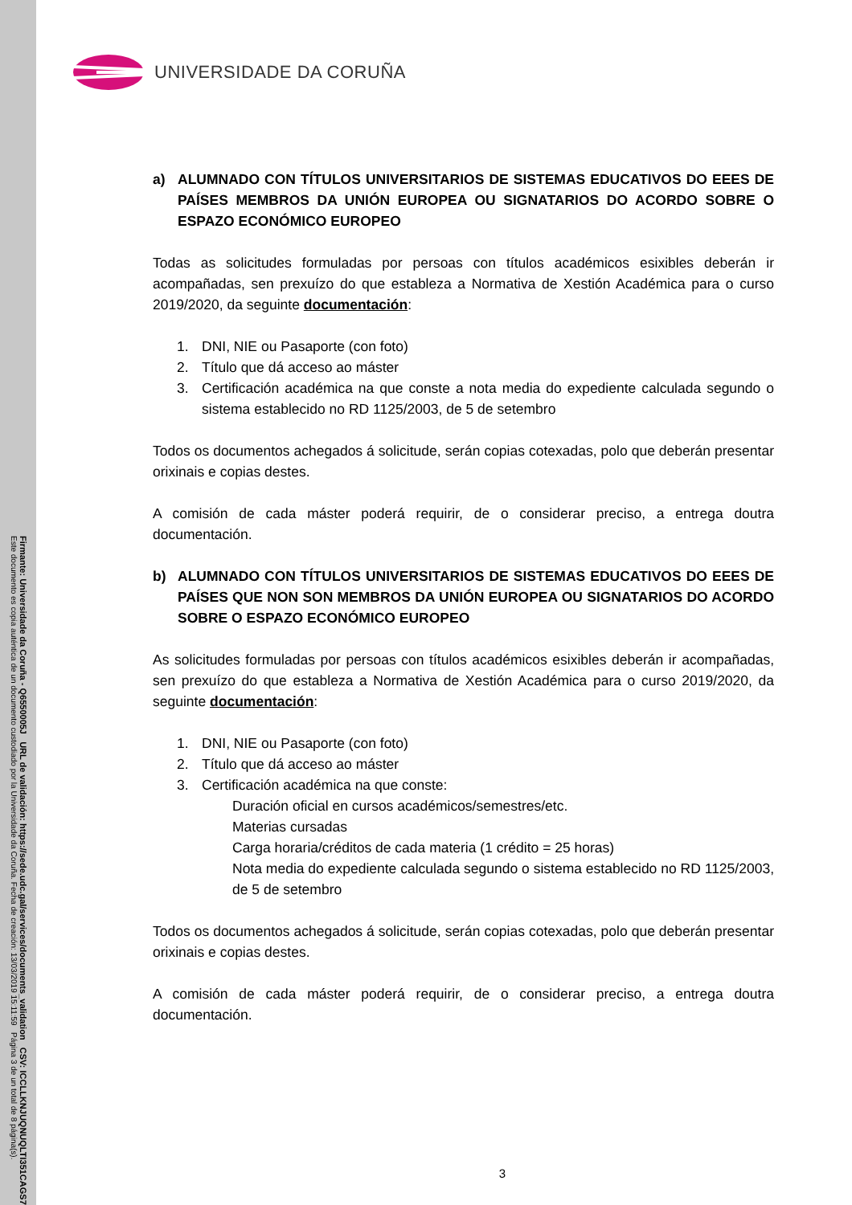Firmante: Universidade da Coruña - Q6550005J URL de validación: https://sede.udc.gal/services/documents_validation CSV: ICCLLKNJUQNUQLTI351CAGS7
Este documento es copia auténtica de un documento custodiado por la Universidade da Coruña. Fecha de creación: 13/03/2019 15:11:59 Página 3 de un total de 8 página(s).
UNIVERSIDADE DA CORUÑA
a) ALUMNADO CON TÍTULOS UNIVERSITARIOS DE SISTEMAS EDUCATIVOS DO EEES DE PAÍSES MEMBROS DA UNIÓN EUROPEA OU SIGNATARIOS DO ACORDO SOBRE O ESPAZO ECONÓMICO EUROPEO
Todas as solicitudes formuladas por persoas con títulos académicos esixibles deberán ir acompañadas, sen prexuízo do que estableza a Normativa de Xestión Académica para o curso 2019/2020, da seguinte documentación:
1. DNI, NIE ou Pasaporte (con foto)
2. Título que dá acceso ao máster
3. Certificación académica na que conste a nota media do expediente calculada segundo o sistema establecido no RD 1125/2003, de 5 de setembro
Todos os documentos achegados á solicitude, serán copias cotexadas, polo que deberán presentar orixinais e copias destes.
A comisión de cada máster poderá requirir, de o considerar preciso, a entrega doutra documentación.
b) ALUMNADO CON TÍTULOS UNIVERSITARIOS DE SISTEMAS EDUCATIVOS DO EEES DE PAÍSES QUE NON SON MEMBROS DA UNIÓN EUROPEA OU SIGNATARIOS DO ACORDO SOBRE O ESPAZO ECONÓMICO EUROPEO
As solicitudes formuladas por persoas con títulos académicos esixibles deberán ir acompañadas, sen prexuízo do que estableza a Normativa de Xestión Académica para o curso 2019/2020, da seguinte documentación:
1. DNI, NIE ou Pasaporte (con foto)
2. Título que dá acceso ao máster
3. Certificación académica na que conste:
Duración oficial en cursos académicos/semestres/etc.
Materias cursadas
Carga horaria/créditos de cada materia (1 crédito = 25 horas)
Nota media do expediente calculada segundo o sistema establecido no RD 1125/2003, de 5 de setembro
Todos os documentos achegados á solicitude, serán copias cotexadas, polo que deberán presentar orixinais e copias destes.
A comisión de cada máster poderá requirir, de o considerar preciso, a entrega doutra documentación.
3